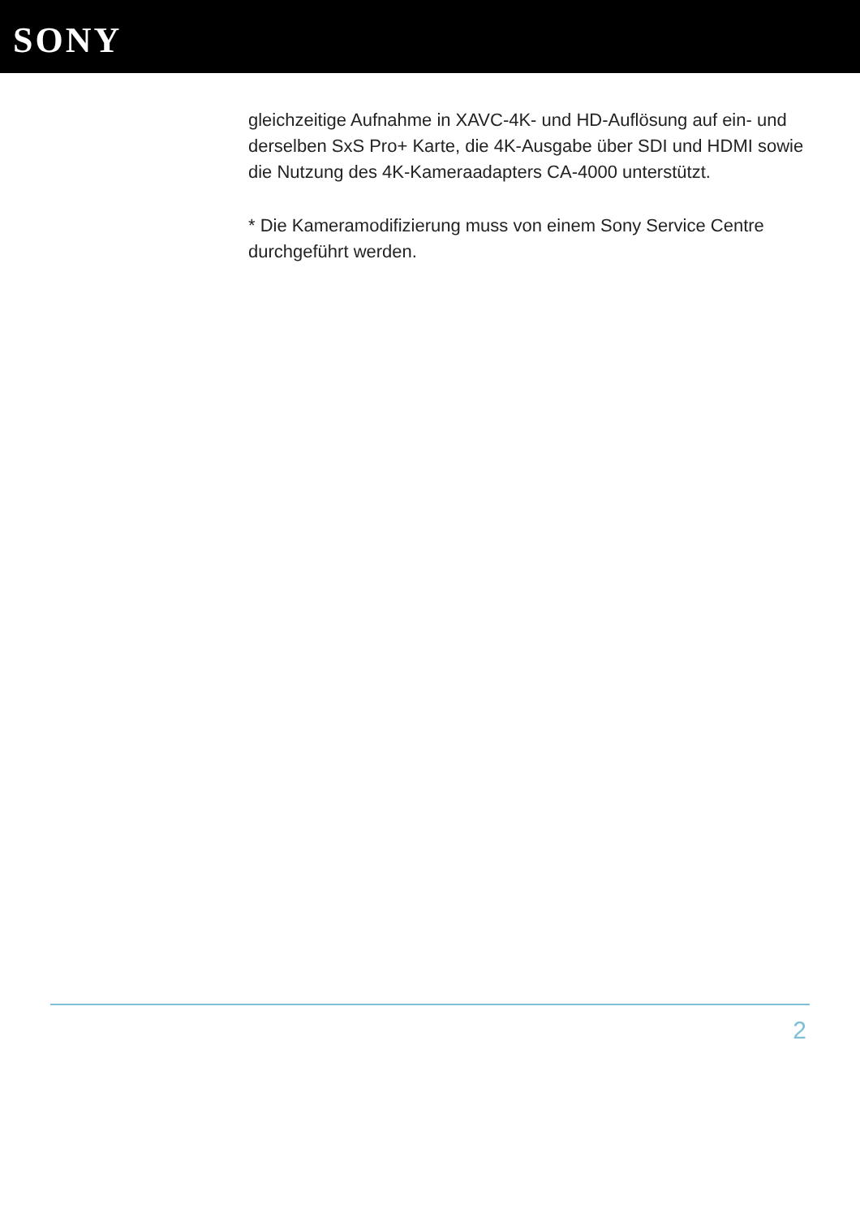SONY
gleichzeitige Aufnahme in XAVC-4K- und HD-Auflösung auf ein- und derselben SxS Pro+ Karte, die 4K-Ausgabe über SDI und HDMI sowie die Nutzung des 4K-Kameraadapters CA-4000 unterstützt.
* Die Kameramodifizierung muss von einem Sony Service Centre durchgeführt werden.
2